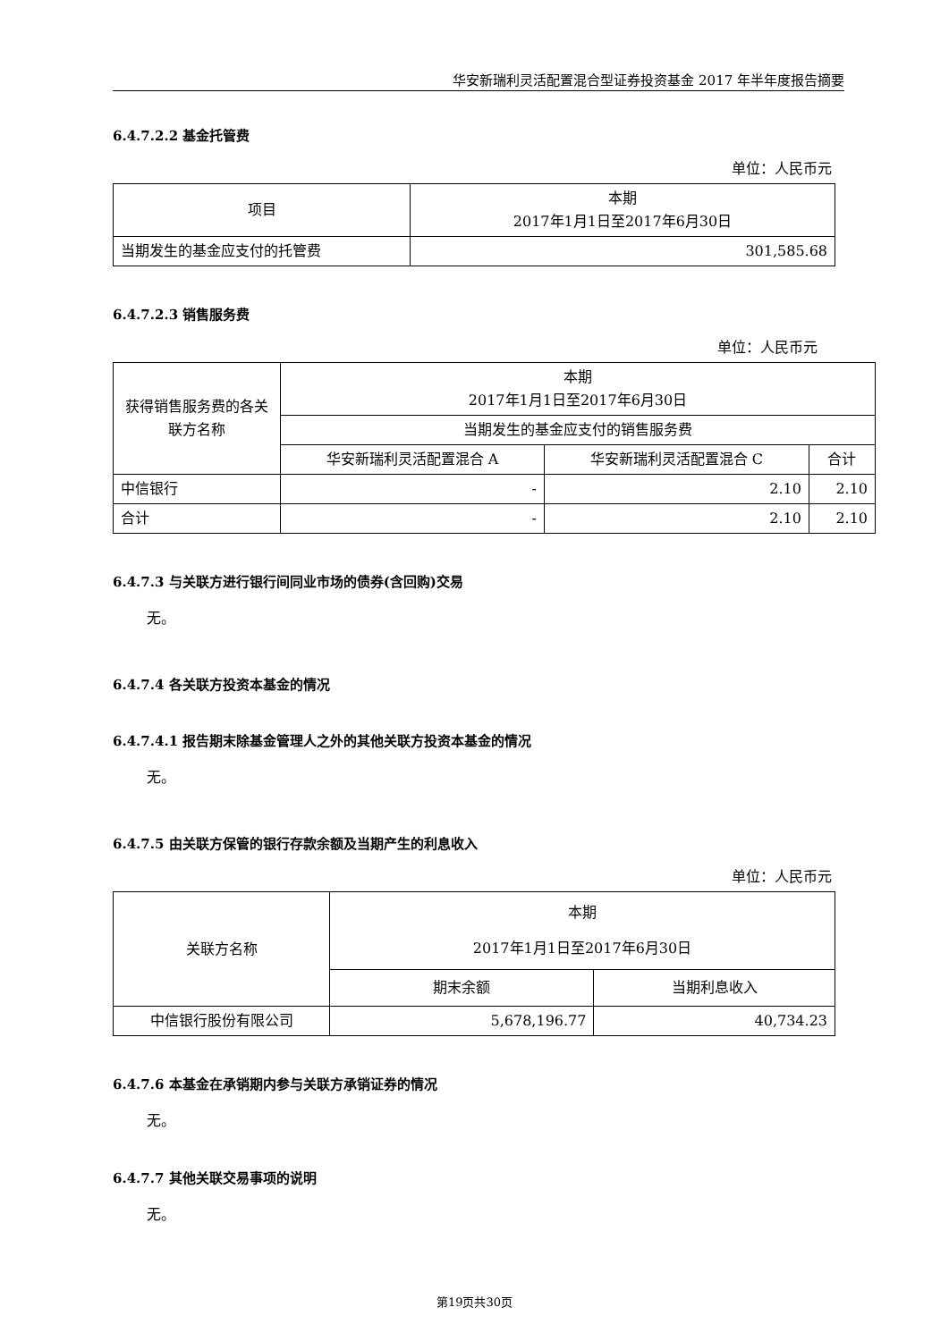华安新瑞利灵活配置混合型证券投资基金 2017 年半年度报告摘要
6.4.7.2.2 基金托管费
单位：人民币元
| 项目 | 本期 2017年1月1日至2017年6月30日 |
| --- | --- |
| 当期发生的基金应支付的托管费 | 301,585.68 |
6.4.7.2.3 销售服务费
单位：人民币元
| 获得销售服务费的各关联方名称 | 本期 2017年1月1日至2017年6月30日 | | |
| --- | --- | --- | --- |
| | 当期发生的基金应支付的销售服务费 | | |
| | 华安新瑞利灵活配置混合 A | 华安新瑞利灵活配置混合 C | 合计 |
| 中信银行 | - | 2.10 | 2.10 |
| 合计 | - | 2.10 | 2.10 |
6.4.7.3 与关联方进行银行间同业市场的债券(含回购)交易
无。
6.4.7.4 各关联方投资本基金的情况
6.4.7.4.1 报告期末除基金管理人之外的其他关联方投资本基金的情况
无。
6.4.7.5 由关联方保管的银行存款余额及当期产生的利息收入
单位：人民币元
| 关联方名称 | 本期 2017年1月1日至2017年6月30日 | |
| --- | --- | --- |
| | 期末余额 | 当期利息收入 |
| 中信银行股份有限公司 | 5,678,196.77 | 40,734.23 |
6.4.7.6 本基金在承销期内参与关联方承销证券的情况
无。
6.4.7.7 其他关联交易事项的说明
无。
第19页共30页